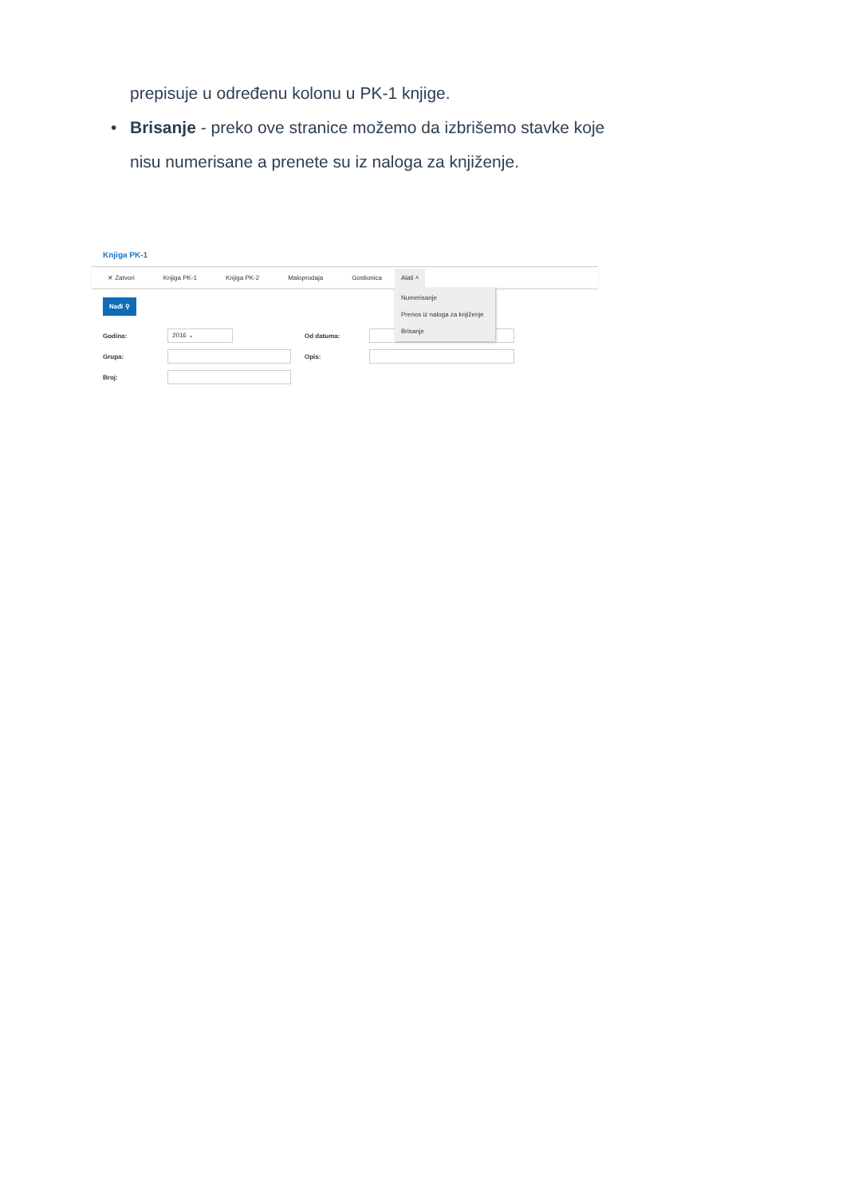prepisuje u određenu kolonu u PK-1 knjige.
• Brisanje - preko ove stranice možemo da izbrišemo stavke koje nisu numerisane a prenete su iz naloga za knjiženje.
Knjiga PK-1
✕ Zatvori Knjiga PK-1 Knjiga PK-2 Maloprodaja Gostionica
Alati ˄
Numerisanje
Prenos iz naloga za knjiženje
Brisanje
Nađi ⚲
Godina: 2016 ⌄ Od datuma:
Grupa: Opis:
Broj: